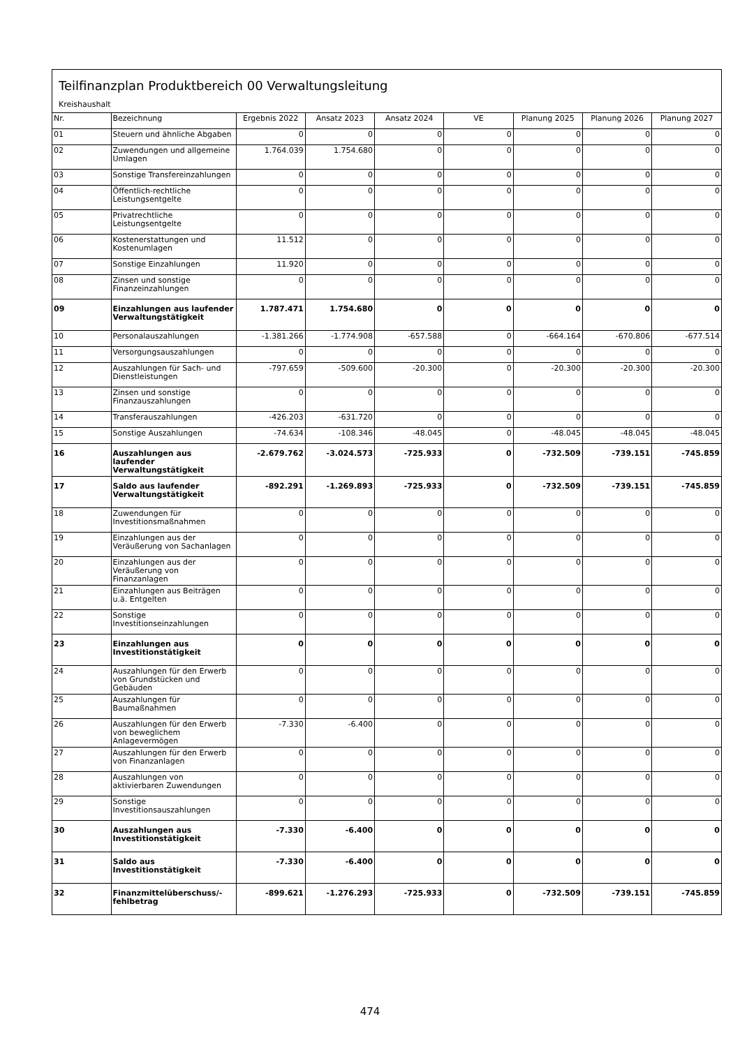Teilfinanzplan Produktbereich 00 Verwaltungsleitung
Kreishaushalt
| Nr. | Bezeichnung | Ergebnis 2022 | Ansatz 2023 | Ansatz 2024 | VE | Planung 2025 | Planung 2026 | Planung 2027 |
| --- | --- | --- | --- | --- | --- | --- | --- | --- |
| 01 | Steuern und ähnliche Abgaben | 0 | 0 | 0 | 0 | 0 | 0 | 0 |
| 02 | Zuwendungen und allgemeine Umlagen | 1.764.039 | 1.754.680 | 0 | 0 | 0 | 0 | 0 |
| 03 | Sonstige Transfereinzahlungen | 0 | 0 | 0 | 0 | 0 | 0 | 0 |
| 04 | Öffentlich-rechtliche Leistungsentgelte | 0 | 0 | 0 | 0 | 0 | 0 | 0 |
| 05 | Privatrechtliche Leistungsentgelte | 0 | 0 | 0 | 0 | 0 | 0 | 0 |
| 06 | Kostenerstattungen und Kostenumlagen | 11.512 | 0 | 0 | 0 | 0 | 0 | 0 |
| 07 | Sonstige Einzahlungen | 11.920 | 0 | 0 | 0 | 0 | 0 | 0 |
| 08 | Zinsen und sonstige Finanzeinzahlungen | 0 | 0 | 0 | 0 | 0 | 0 | 0 |
| 09 | Einzahlungen aus laufender Verwaltungstätigkeit | 1.787.471 | 1.754.680 | 0 | 0 | 0 | 0 | 0 |
| 10 | Personalauszahlungen | -1.381.266 | -1.774.908 | -657.588 | 0 | -664.164 | -670.806 | -677.514 |
| 11 | Versorgungsauszahlungen | 0 | 0 | 0 | 0 | 0 | 0 | 0 |
| 12 | Auszahlungen für Sach- und Dienstleistungen | -797.659 | -509.600 | -20.300 | 0 | -20.300 | -20.300 | -20.300 |
| 13 | Zinsen und sonstige Finanzauszahlungen | 0 | 0 | 0 | 0 | 0 | 0 | 0 |
| 14 | Transferauszahlungen | -426.203 | -631.720 | 0 | 0 | 0 | 0 | 0 |
| 15 | Sonstige Auszahlungen | -74.634 | -108.346 | -48.045 | 0 | -48.045 | -48.045 | -48.045 |
| 16 | Auszahlungen aus laufender Verwaltungstätigkeit | -2.679.762 | -3.024.573 | -725.933 | 0 | -732.509 | -739.151 | -745.859 |
| 17 | Saldo aus laufender Verwaltungstätigkeit | -892.291 | -1.269.893 | -725.933 | 0 | -732.509 | -739.151 | -745.859 |
| 18 | Zuwendungen für Investitionsmaßnahmen | 0 | 0 | 0 | 0 | 0 | 0 | 0 |
| 19 | Einzahlungen aus der Veräußerung von Sachanlagen | 0 | 0 | 0 | 0 | 0 | 0 | 0 |
| 20 | Einzahlungen aus der Veräußerung von Finanzanlagen | 0 | 0 | 0 | 0 | 0 | 0 | 0 |
| 21 | Einzahlungen aus Beiträgen u.ä. Entgelten | 0 | 0 | 0 | 0 | 0 | 0 | 0 |
| 22 | Sonstige Investitionseinzahlungen | 0 | 0 | 0 | 0 | 0 | 0 | 0 |
| 23 | Einzahlungen aus Investitionstätigkeit | 0 | 0 | 0 | 0 | 0 | 0 | 0 |
| 24 | Auszahlungen für den Erwerb von Grundstücken und Gebäuden | 0 | 0 | 0 | 0 | 0 | 0 | 0 |
| 25 | Auszahlungen für Baumaßnahmen | 0 | 0 | 0 | 0 | 0 | 0 | 0 |
| 26 | Auszahlungen für den Erwerb von beweglichem Anlagevermögen | -7.330 | -6.400 | 0 | 0 | 0 | 0 | 0 |
| 27 | Auszahlungen für den Erwerb von Finanzanlagen | 0 | 0 | 0 | 0 | 0 | 0 | 0 |
| 28 | Auszahlungen von aktivierbaren Zuwendungen | 0 | 0 | 0 | 0 | 0 | 0 | 0 |
| 29 | Sonstige Investitionsauszahlungen | 0 | 0 | 0 | 0 | 0 | 0 | 0 |
| 30 | Auszahlungen aus Investitionstätigkeit | -7.330 | -6.400 | 0 | 0 | 0 | 0 | 0 |
| 31 | Saldo aus Investitionstätigkeit | -7.330 | -6.400 | 0 | 0 | 0 | 0 | 0 |
| 32 | Finanzmittelüberschuss/-fehlbetrag | -899.621 | -1.276.293 | -725.933 | 0 | -732.509 | -739.151 | -745.859 |
474